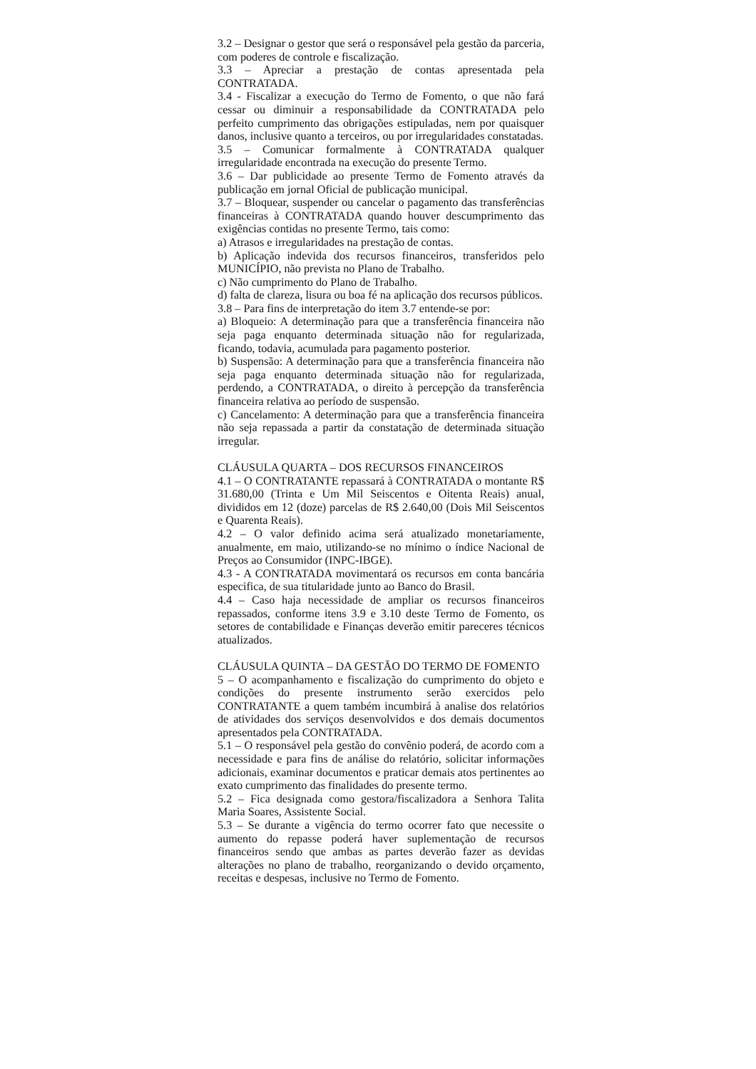3.2 – Designar o gestor que será o responsável pela gestão da parceria, com poderes de controle e fiscalização.
3.3 – Apreciar a prestação de contas apresentada pela CONTRATADA.
3.4 - Fiscalizar a execução do Termo de Fomento, o que não fará cessar ou diminuir a responsabilidade da CONTRATADA pelo perfeito cumprimento das obrigações estipuladas, nem por quaisquer danos, inclusive quanto a terceiros, ou por irregularidades constatadas.
3.5 – Comunicar formalmente à CONTRATADA qualquer irregularidade encontrada na execução do presente Termo.
3.6 – Dar publicidade ao presente Termo de Fomento através da publicação em jornal Oficial de publicação municipal.
3.7 – Bloquear, suspender ou cancelar o pagamento das transferências financeiras à CONTRATADA quando houver descumprimento das exigências contidas no presente Termo, tais como:
a) Atrasos e irregularidades na prestação de contas.
b) Aplicação indevida dos recursos financeiros, transferidos pelo MUNICÍPIO, não prevista no Plano de Trabalho.
c) Não cumprimento do Plano de Trabalho.
d) falta de clareza, lisura ou boa fé na aplicação dos recursos públicos.
3.8 – Para fins de interpretação do item 3.7 entende-se por:
a) Bloqueio: A determinação para que a transferência financeira não seja paga enquanto determinada situação não for regularizada, ficando, todavia, acumulada para pagamento posterior.
b) Suspensão: A determinação para que a transferência financeira não seja paga enquanto determinada situação não for regularizada, perdendo, a CONTRATADA, o direito à percepção da transferência financeira relativa ao período de suspensão.
c) Cancelamento: A determinação para que a transferência financeira não seja repassada a partir da constatação de determinada situação irregular.
CLÁUSULA QUARTA – DOS RECURSOS FINANCEIROS
4.1 – O CONTRATANTE repassará à CONTRATADA o montante R$ 31.680,00 (Trinta e Um Mil Seiscentos e Oitenta Reais) anual, divididos em 12 (doze) parcelas de R$ 2.640,00 (Dois Mil Seiscentos e Quarenta Reais).
4.2 – O valor definido acima será atualizado monetariamente, anualmente, em maio, utilizando-se no mínimo o índice Nacional de Preços ao Consumidor (INPC-IBGE).
4.3 - A CONTRATADA movimentará os recursos em conta bancária especifica, de sua titularidade junto ao Banco do Brasil.
4.4 – Caso haja necessidade de ampliar os recursos financeiros repassados, conforme itens 3.9 e 3.10 deste Termo de Fomento, os setores de contabilidade e Finanças deverão emitir pareceres técnicos atualizados.
CLÁUSULA QUINTA – DA GESTÃO DO TERMO DE FOMENTO
5 – O acompanhamento e fiscalização do cumprimento do objeto e condições do presente instrumento serão exercidos pelo CONTRATANTE a quem também incumbirá à analise dos relatórios de atividades dos serviços desenvolvidos e dos demais documentos apresentados pela CONTRATADA.
5.1 – O responsável pela gestão do convênio poderá, de acordo com a necessidade e para fins de análise do relatório, solicitar informações adicionais, examinar documentos e praticar demais atos pertinentes ao exato cumprimento das finalidades do presente termo.
5.2 – Fica designada como gestora/fiscalizadora a Senhora Talita Maria Soares, Assistente Social.
5.3 – Se durante a vigência do termo ocorrer fato que necessite o aumento do repasse poderá haver suplementação de recursos financeiros sendo que ambas as partes deverão fazer as devidas alterações no plano de trabalho, reorganizando o devido orçamento, receitas e despesas, inclusive no Termo de Fomento.